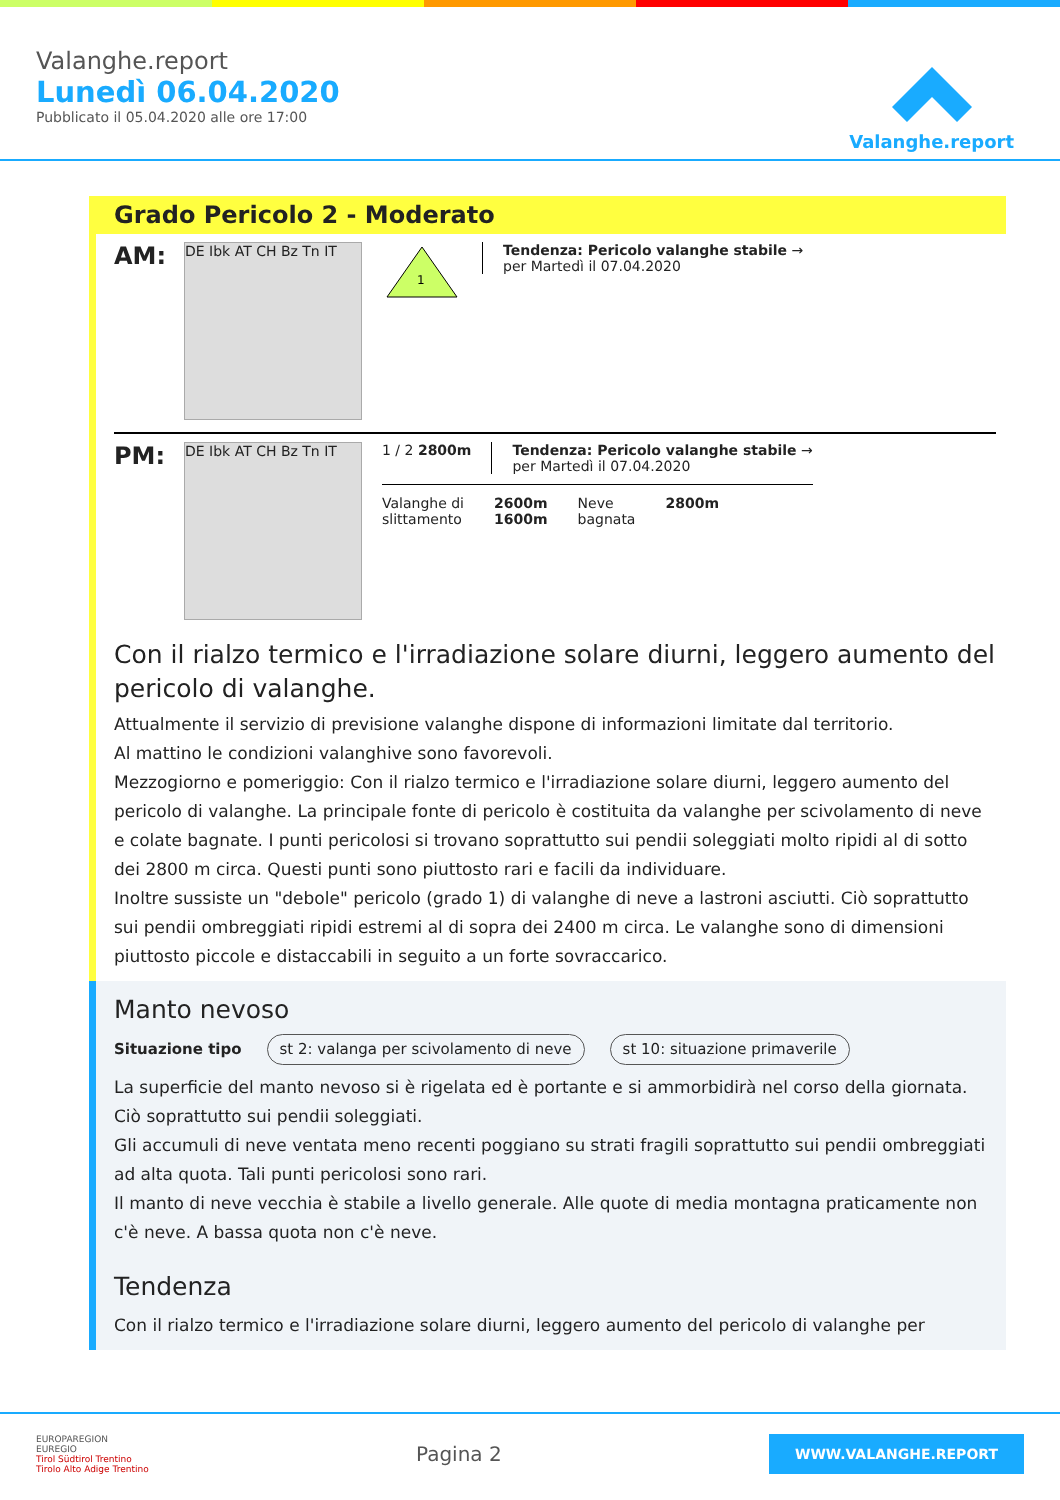Valanghe.report
Lunedì 06.04.2020
Pubblicato il 05.04.2020 alle ore 17:00
Valanghe.report
Grado Pericolo 2 - Moderato
AM:
DE Ibk AT CH Bz Tn IT
1
Tendenza: Pericolo valanghe stabile →
per Martedì il 07.04.2020
PM:
DE Ibk AT CH Bz Tn IT
1 / 2 2800m Tendenza: Pericolo valanghe stabile →
per Martedì il 07.04.2020
Valanghe di
slittamento
2600m
1600m
Neve
bagnata
2800m
Con il rialzo termico e l'irradiazione solare diurni, leggero aumento del pericolo di valanghe.
Attualmente il servizio di previsione valanghe dispone di informazioni limitate dal territorio.
Al mattino le condizioni valanghive sono favorevoli.
Mezzogiorno e pomeriggio: Con il rialzo termico e l'irradiazione solare diurni, leggero aumento del pericolo di valanghe. La principale fonte di pericolo è costituita da valanghe per scivolamento di neve e colate bagnate. I punti pericolosi si trovano soprattutto sui pendii soleggiati molto ripidi al di sotto dei 2800 m circa. Questi punti sono piuttosto rari e facili da individuare.
Inoltre sussiste un "debole" pericolo (grado 1) di valanghe di neve a lastroni asciutti. Ciò soprattutto sui pendii ombreggiati ripidi estremi al di sopra dei 2400 m circa. Le valanghe sono di dimensioni piuttosto piccole e distaccabili in seguito a un forte sovraccarico.
Manto nevoso
Situazione tipo st 2: valanga per scivolamento di neve st 10: situazione primaverile
La superficie del manto nevoso si è rigelata ed è portante e si ammorbidirà nel corso della giornata. Ciò soprattutto sui pendii soleggiati.
Gli accumuli di neve ventata meno recenti poggiano su strati fragili soprattutto sui pendii ombreggiati ad alta quota. Tali punti pericolosi sono rari.
Il manto di neve vecchia è stabile a livello generale. Alle quote di media montagna praticamente non c'è neve. A bassa quota non c'è neve.
Tendenza
Con il rialzo termico e l'irradiazione solare diurni, leggero aumento del pericolo di valanghe per
EUROPAREGION
EUREGIO
Tirol Südtirol Trentino
Tirolo Alto Adige Trentino
Pagina 2
WWW.VALANGHE.REPORT